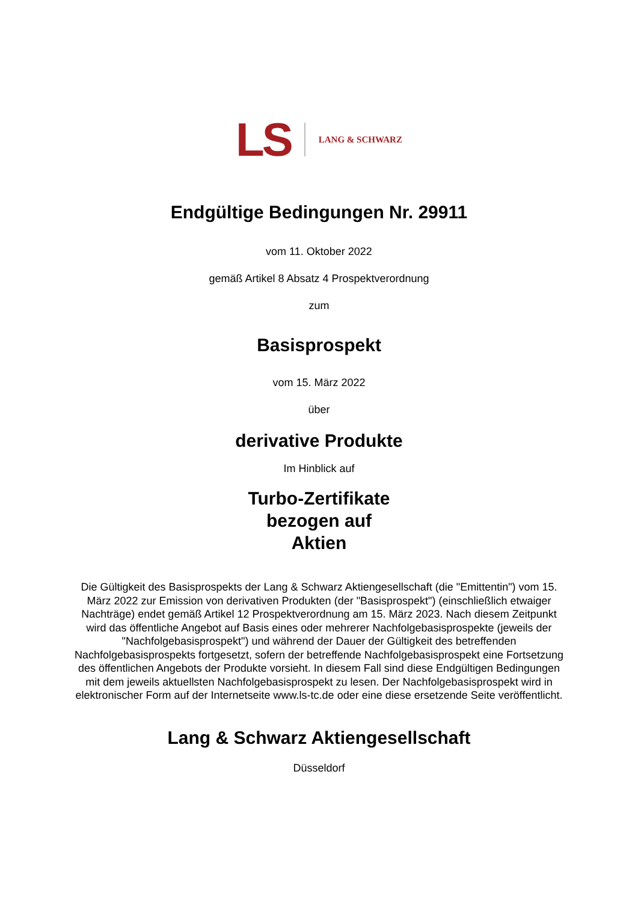LS LANG & SCHWARZ
Endgültige Bedingungen Nr. 29911
vom 11. Oktober 2022
gemäß Artikel 8 Absatz 4 Prospektverordnung
zum
Basisprospekt
vom 15. März 2022
über
derivative Produkte
Im Hinblick auf
Turbo-Zertifikate
bezogen auf
Aktien
Die Gültigkeit des Basisprospekts der Lang & Schwarz Aktiengesellschaft (die "Emittentin") vom 15. März 2022 zur Emission von derivativen Produkten (der "Basisprospekt") (einschließlich etwaiger Nachträge) endet gemäß Artikel 12 Prospektverordnung am 15. März 2023. Nach diesem Zeitpunkt wird das öffentliche Angebot auf Basis eines oder mehrerer Nachfolgebasisprospekte (jeweils der "Nachfolgebasisprospekt") und während der Dauer der Gültigkeit des betreffenden Nachfolgebasisprospekts fortgesetzt, sofern der betreffende Nachfolgebasisprospekt eine Fortsetzung des öffentlichen Angebots der Produkte vorsieht. In diesem Fall sind diese Endgültigen Bedingungen mit dem jeweils aktuellsten Nachfolgebasisprospekt zu lesen. Der Nachfolgebasisprospekt wird in elektronischer Form auf der Internetseite www.ls-tc.de oder eine diese ersetzende Seite veröffentlicht.
Lang & Schwarz Aktiengesellschaft
Düsseldorf